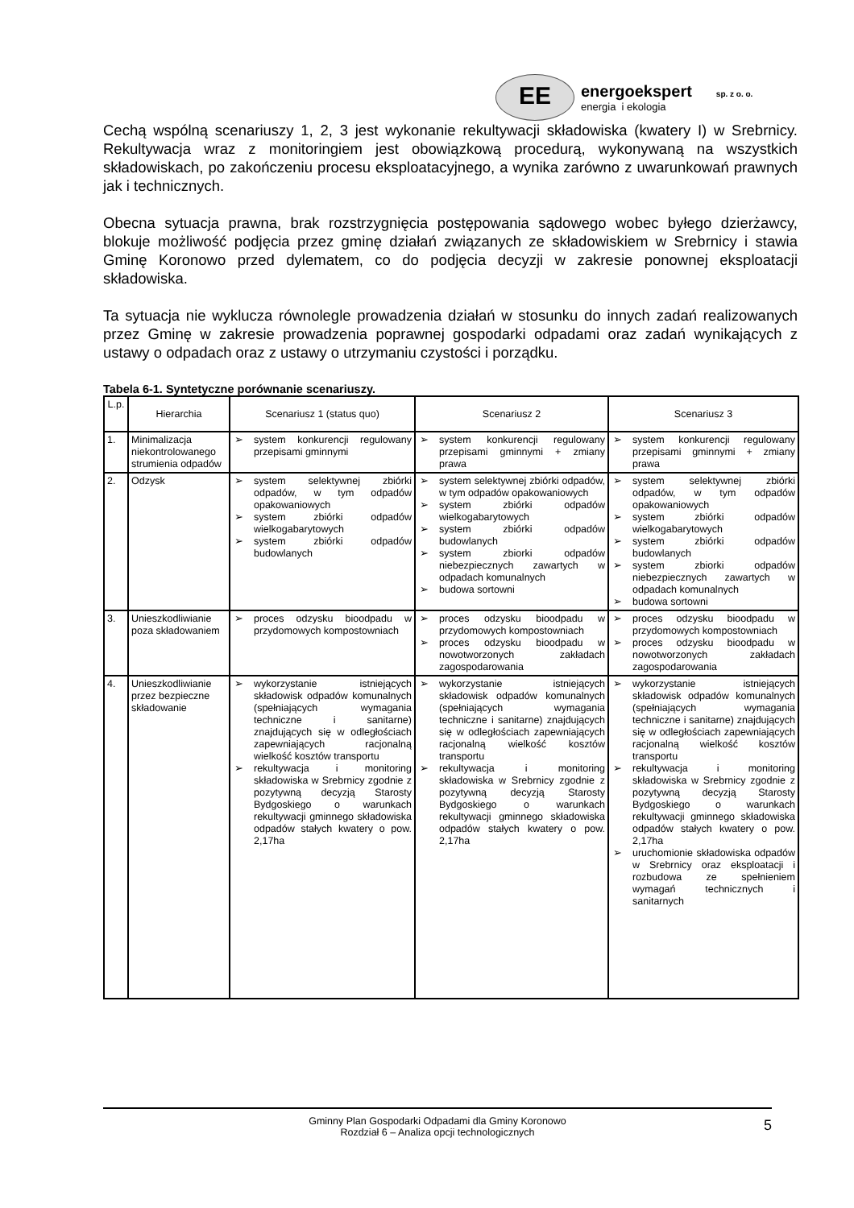EE
energoekspert sp. z o. o.
energia i ekologia
Cechą wspólną scenariuszy 1, 2, 3 jest wykonanie rekultywacji składowiska (kwatery I) w Srebrnicy. Rekultywacja wraz z monitoringiem jest obowiązkową procedurą, wykonywaną na wszystkich składowiskach, po zakończeniu procesu eksploatacyjnego, a wynika zarówno z uwarunkowań prawnych jak i technicznych.
Obecna sytuacja prawna, brak rozstrzygnięcia postępowania sądowego wobec byłego dzierżawcy, blokuje możliwość podjęcia przez gminę działań związanych ze składowiskiem w Srebrnicy i stawia Gminę Koronowo przed dylematem, co do podjęcia decyzji w zakresie ponownej eksploatacji składowiska.
Ta sytuacja nie wyklucza równolegle prowadzenia działań w stosunku do innych zadań realizowanych przez Gminę w zakresie prowadzenia poprawnej gospodarki odpadami oraz zadań wynikających z ustawy o odpadach oraz z ustawy o utrzymaniu czystości i porządku.
Tabela 6-1. Syntetyczne porównanie scenariuszy.
| L.p. | Hierarchia | Scenariusz 1 (status quo) | Scenariusz 2 | Scenariusz 3 |
| --- | --- | --- | --- | --- |
| 1. | Minimalizacja niekontrolowanego strumienia odpadów | ➢ system konkurencji regulowany przepisami gminnymi | ➢ system konkurencji regulowany przepisami gminnymi + zmiany prawa | ➢ system konkurencji regulowany przepisami gminnymi + zmiany prawa |
| 2. | Odzysk | ➢ system selektywnej zbiórki odpadów, w tym odpadów opakowaniowych ➢ system zbiórki odpadów wielkogabarytowych ➢ system zbiórki odpadów budowlanych | ➢ system selektywnej zbiórki odpadów, w tym odpadów opakowaniowych ➢ system zbiórki odpadów wielkogabarytowych ➢ system zbiórki odpadów budowlanych ➢ system zbiorki odpadów niebezpiecznych zawartych w odpadach komunalnych ➢ budowa sortowni | ➢ system selektywnej zbiórki odpadów, w tym odpadów opakowaniowych ➢ system zbiórki odpadów wielkogabarytowych ➢ system zbiórki odpadów budowlanych ➢ system zbiorki odpadów niebezpiecznych zawartych w odpadach komunalnych ➢ budowa sortowni |
| 3. | Unieszkodliwianie poza składowaniem | ➢ proces odzysku bioodpadu w przydomowych kompostowniach | ➢ proces odzysku bioodpadu w przydomowych kompostowniach ➢ proces odzysku bioodpadu w nowotworzonych zakładach zagospodarowania | ➢ proces odzysku bioodpadu w przydomowych kompostowniach ➢ proces odzysku bioodpadu w nowotworzonych zakładach zagospodarowania |
| 4. | Unieszkodliwianie przez bezpieczne składowanie | ➢ wykorzystanie istniejących składowisk odpadów komunalnych (spełniających wymagania techniczne i sanitarne) znajdujących się w odległościach zapewniających racjonalną wielkość kosztów transportu ➢ rekultywacja i monitoring składowiska w Srebrnicy zgodnie z pozytywną decyzją Starosty Bydgoskiego o warunkach rekultywacji gminnego składowiska odpadów stałych kwatery o pow. 2,17ha | ➢ wykorzystanie istniejących składowisk odpadów komunalnych (spełniających wymagania techniczne i sanitarne) znajdujących się w odległościach zapewniających racjonalną wielkość kosztów transportu ➢ rekultywacja i monitoring składowiska w Srebrnicy zgodnie z pozytywną decyzją Starosty Bydgoskiego o warunkach rekultywacji gminnego składowiska odpadów stałych kwatery o pow. 2,17ha | ➢ wykorzystanie istniejących składowisk odpadów komunalnych (spełniających wymagania techniczne i sanitarne) znajdujących się w odległościach zapewniających racjonalną wielkość kosztów transportu ➢ rekultywacja i monitoring składowiska w Srebrnicy zgodnie z pozytywną decyzją Starosty Bydgoskiego o warunkach rekultywacji gminnego składowiska odpadów stałych kwatery o pow. 2,17ha ➢ uruchomionie składowiska odpadów w Srebrnicy oraz eksploatacji i rozbudowa ze spełnieniem wymagań technicznych i sanitarnych |
Gminny Plan Gospodarki Odpadami dla Gminy Koronowo
Rozdział 6 – Analiza opcji technologicznych
5